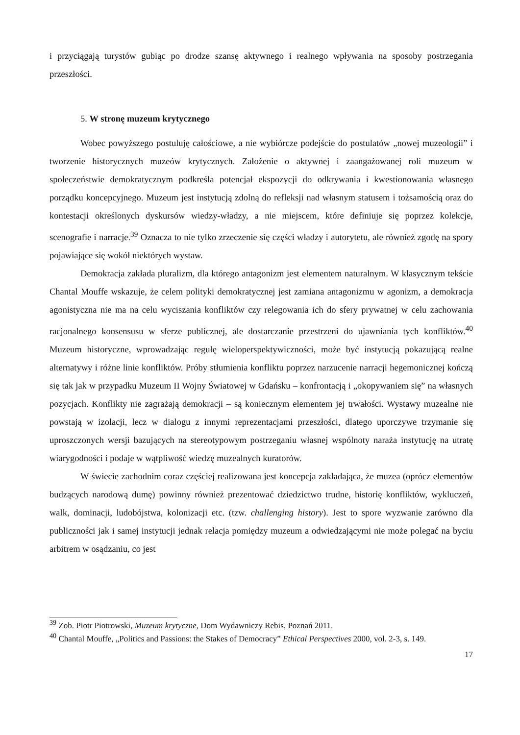i przyciągają turystów gubiąc po drodze szansę aktywnego i realnego wpływania na sposoby postrzegania przeszłości.
5. W stronę muzeum krytycznego
Wobec powyższego postuluję całościowe, a nie wybiórcze podejście do postulatów „nowej muzeologii” i tworzenie historycznych muzeów krytycznych. Założenie o aktywnej i zaangażowanej roli muzeum w społeczeństwie demokratycznym podkreśla potencjał ekspozycji do odkrywania i kwestionowania własnego porządku koncepcyjnego. Muzeum jest instytucją zdolną do refleksji nad własnym statusem i tożsamością oraz do kontestacji określonych dyskursów wiedzy-władzy, a nie miejscem, które definiuje się poprzez kolekcje, scenografie i narracje.<sup>39</sup> Oznacza to nie tylko zrzeczenie się części władzy i autorytetu, ale również zgodę na spory pojawiające się wokół niektórych wystaw.
Demokracja zakłada pluralizm, dla którego antagonizm jest elementem naturalnym. W klasycznym tekście Chantal Mouffe wskazuje, że celem polityki demokratycznej jest zamiana antagonizmu w agonizm, a demokracja agonistyczna nie ma na celu wyciszania konfliktów czy relegowania ich do sfery prywatnej w celu zachowania racjonalnego konsensusu w sferze publicznej, ale dostarczanie przestrzeni do ujawniania tych konfliktów.<sup>40</sup> Muzeum historyczne, wprowadzając regułę wieloperspektywiczności, może być instytucją pokazującą realne alternatywy i różne linie konfliktów. Próby stłumienia konfliktu poprzez narzucenie narracji hegemonicznej kończą się tak jak w przypadku Muzeum II Wojny Światowej w Gdańsku – konfrontacją i „okopywaniem się” na własnych pozycjach. Konflikty nie zagrażają demokracji – są koniecznym elementem jej trwałości. Wystawy muzealne nie powstają w izolacji, lecz w dialogu z innymi reprezentacjami przeszłości, dlatego uporczywe trzymanie się uproszczonych wersji bazujących na stereotypowym postrzeganiu własnej wspólnoty naraża instytucję na utratę wiarygodności i podaje w wątpliwość wiedzę muzealnych kuratorów.
W świecie zachodnim coraz częściej realizowana jest koncepcja zakładająca, że muzea (oprócz elementów budzących narodową dumę) powinny również prezentować dziedzictwo trudne, historię konfliktów, wykluczeń, walk, dominacji, ludobójstwa, kolonizacji etc. (tzw. challenging history). Jest to spore wyzwanie zarówno dla publiczności jak i samej instytucji jednak relacja pomiędzy muzeum a odwiedzającymi nie może polegać na byciu arbitrem w osądzaniu, co jest
<sup>39</sup> Zob. Piotr Piotrowski, Muzeum krytyczne, Dom Wydawniczy Rebis, Poznań 2011.
<sup>40</sup> Chantal Mouffe, „Politics and Passions: the Stakes of Democracy” Ethical Perspectives 2000, vol. 2-3, s. 149.
17